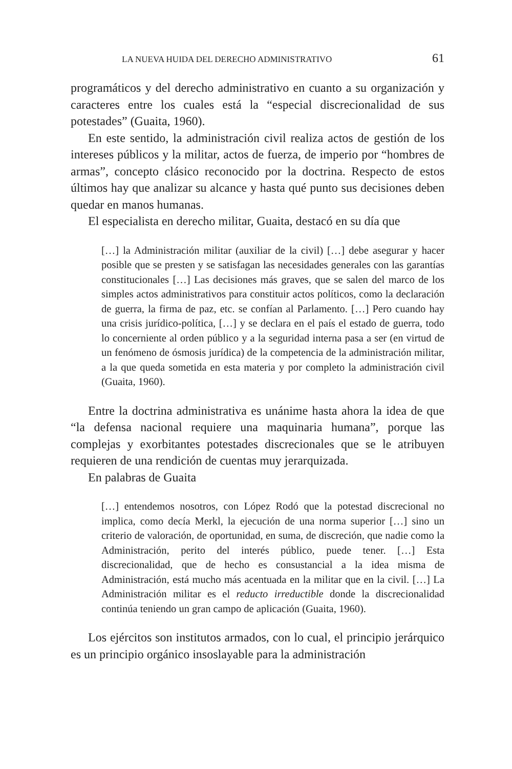LA NUEVA HUIDA DEL DERECHO ADMINISTRATIVO 61
programáticos y del derecho administrativo en cuanto a su organización y caracteres entre los cuales está la “especial discrecionalidad de sus potestades” (Guaita, 1960).
En este sentido, la administración civil realiza actos de gestión de los intereses públicos y la militar, actos de fuerza, de imperio por “hombres de armas”, concepto clásico reconocido por la doctrina. Respecto de estos últimos hay que analizar su alcance y hasta qué punto sus decisiones deben quedar en manos humanas.
El especialista en derecho militar, Guaita, destacó en su día que
[…] la Administración militar (auxiliar de la civil) […] debe asegurar y hacer posible que se presten y se satisfagan las necesidades generales con las garantías constitucionales […] Las decisiones más graves, que se salen del marco de los simples actos administrativos para constituir actos políticos, como la declaración de guerra, la firma de paz, etc. se confían al Parlamento. […] Pero cuando hay una crisis jurídico-política, […] y se declara en el país el estado de guerra, todo lo concerniente al orden público y a la seguridad interna pasa a ser (en virtud de un fenómeno de ósmosis jurídica) de la competencia de la administración militar, a la que queda sometida en esta materia y por completo la administración civil (Guaita, 1960).
Entre la doctrina administrativa es unánime hasta ahora la idea de que “la defensa nacional requiere una maquinaria humana”, porque las complejas y exorbitantes potestades discrecionales que se le atribuyen requieren de una rendición de cuentas muy jerarquizada.
En palabras de Guaita
[…] entendemos nosotros, con López Rodó que la potestad discrecional no implica, como decía Merkl, la ejecución de una norma superior […] sino un criterio de valoración, de oportunidad, en suma, de discreción, que nadie como la Administración, perito del interés público, puede tener. […] Esta discrecionalidad, que de hecho es consustancial a la idea misma de Administración, está mucho más acentuada en la militar que en la civil. […] La Administración militar es el reducto irreductible donde la discrecionalidad continúa teniendo un gran campo de aplicación (Guaita, 1960).
Los ejércitos son institutos armados, con lo cual, el principio jerárquico es un principio orgánico insoslayable para la administración